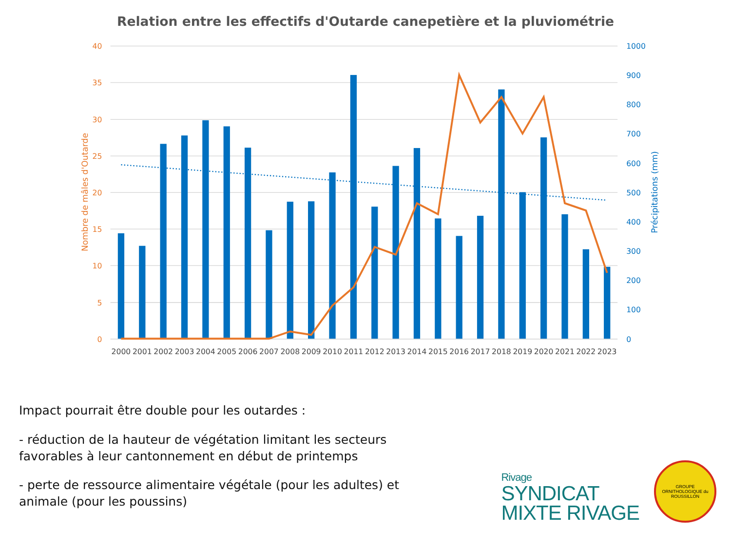Relation entre les effectifs d'Outarde canepetière et la pluviométrie
40
35
30
25
20
15
10
5
0
Nombre de mâles d'Outarde
1000
900
800
700
600
500
400
300
200
100
0
Précipitations (mm)
2000
2001
2002
2003
2004
2005
2006
2007
2008
2009
2010
2011
2012
2013
2014
2015
2016
2017
2018
2019
2020
2021
2022
2023
Impact pourrait être double pour les outardes :
- réduction de la hauteur de végétation limitant les secteurs favorables à leur cantonnement en début de printemps
- perte de ressource alimentaire végétale (pour les adultes) et animale (pour les poussins)
Rivage
SYNDICAT
MIXTE RIVAGE
GROUPE ORNITHOLOGIQUE du ROUSSILLON